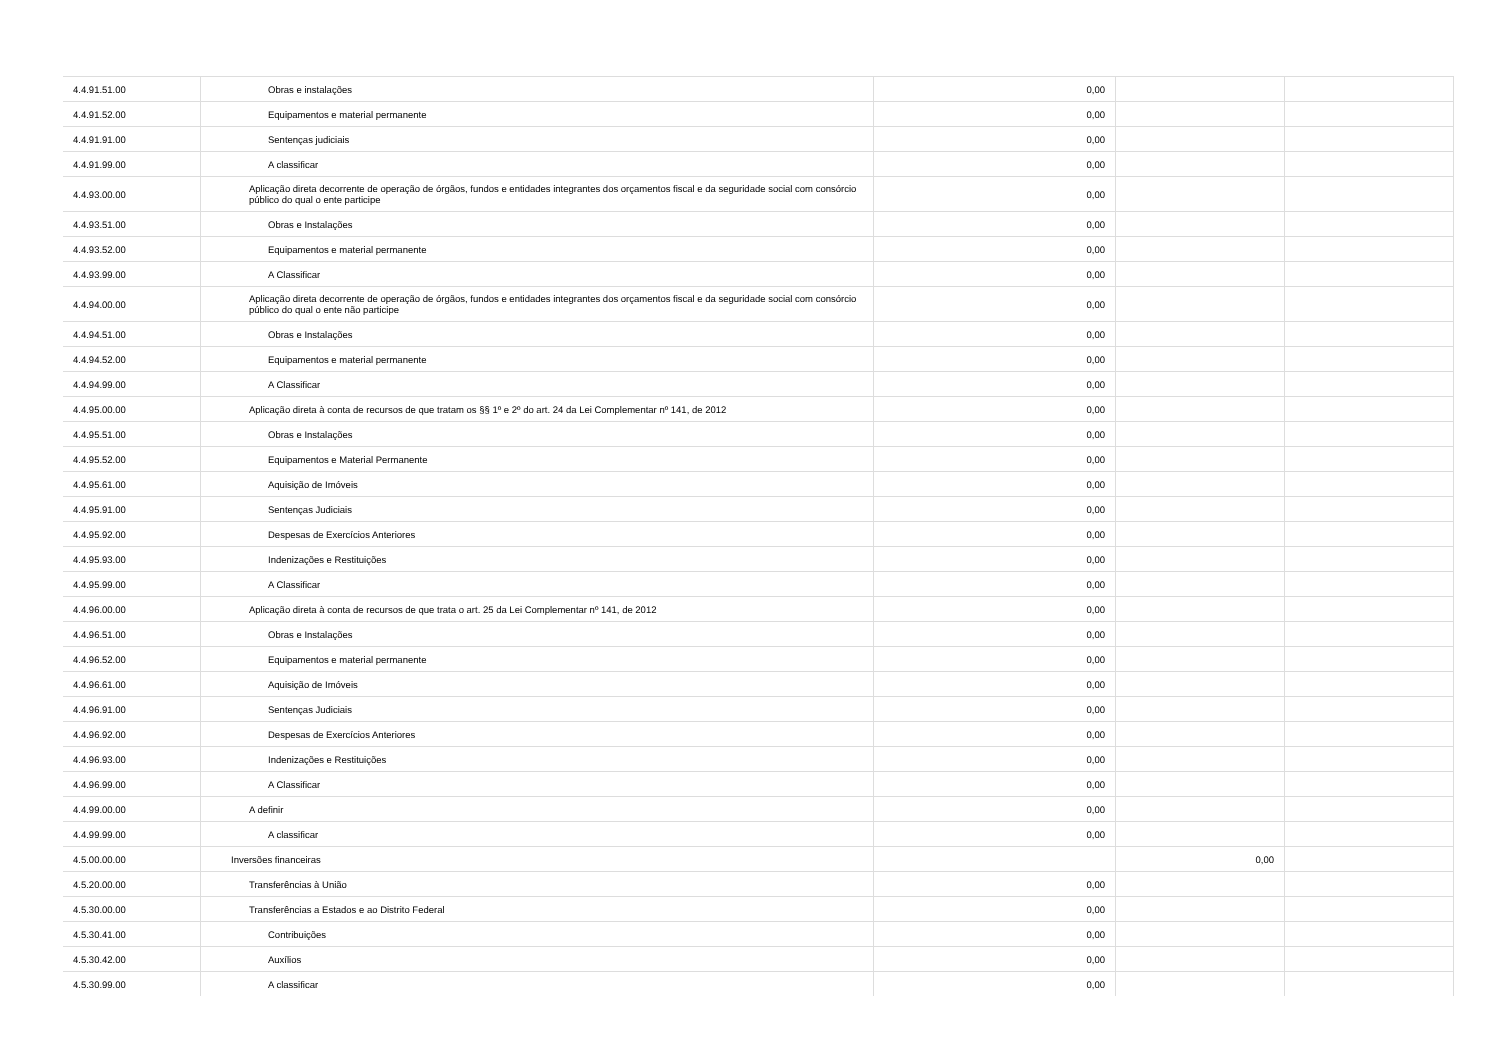| 4.4.91.51.00 | Obras e instalações | 0,00 | | |
| 4.4.91.52.00 | Equipamentos e material permanente | 0,00 | | |
| 4.4.91.91.00 | Sentenças judiciais | 0,00 | | |
| 4.4.91.99.00 | A classificar | 0,00 | | |
| 4.4.93.00.00 | Aplicação direta decorrente de operação de órgãos, fundos e entidades integrantes dos orçamentos fiscal e da seguridade social com consórcio público do qual o ente participe | 0,00 | | |
| 4.4.93.51.00 | Obras e Instalações | 0,00 | | |
| 4.4.93.52.00 | Equipamentos e material permanente | 0,00 | | |
| 4.4.93.99.00 | A Classificar | 0,00 | | |
| 4.4.94.00.00 | Aplicação direta decorrente de operação de órgãos, fundos e entidades integrantes dos orçamentos fiscal e da seguridade social com consórcio público do qual o ente não participe | 0,00 | | |
| 4.4.94.51.00 | Obras e Instalações | 0,00 | | |
| 4.4.94.52.00 | Equipamentos e material permanente | 0,00 | | |
| 4.4.94.99.00 | A Classificar | 0,00 | | |
| 4.4.95.00.00 | Aplicação direta à conta de recursos de que tratam os §§ 1º e 2º do art. 24 da Lei Complementar nº 141, de 2012 | 0,00 | | |
| 4.4.95.51.00 | Obras e Instalações | 0,00 | | |
| 4.4.95.52.00 | Equipamentos e Material Permanente | 0,00 | | |
| 4.4.95.61.00 | Aquisição de Imóveis | 0,00 | | |
| 4.4.95.91.00 | Sentenças Judiciais | 0,00 | | |
| 4.4.95.92.00 | Despesas de Exercícios Anteriores | 0,00 | | |
| 4.4.95.93.00 | Indenizações e Restituições | 0,00 | | |
| 4.4.95.99.00 | A Classificar | 0,00 | | |
| 4.4.96.00.00 | Aplicação direta à conta de recursos de que trata o art. 25 da Lei Complementar nº 141, de 2012 | 0,00 | | |
| 4.4.96.51.00 | Obras e Instalações | 0,00 | | |
| 4.4.96.52.00 | Equipamentos e material permanente | 0,00 | | |
| 4.4.96.61.00 | Aquisição de Imóveis | 0,00 | | |
| 4.4.96.91.00 | Sentenças Judiciais | 0,00 | | |
| 4.4.96.92.00 | Despesas de Exercícios Anteriores | 0,00 | | |
| 4.4.96.93.00 | Indenizações e Restituições | 0,00 | | |
| 4.4.96.99.00 | A Classificar | 0,00 | | |
| 4.4.99.00.00 | A definir | 0,00 | | |
| 4.4.99.99.00 | A classificar | 0,00 | | |
| 4.5.00.00.00 | Inversões financeiras | | 0,00 | |
| 4.5.20.00.00 | Transferências à União | 0,00 | | |
| 4.5.30.00.00 | Transferências a Estados e ao Distrito Federal | 0,00 | | |
| 4.5.30.41.00 | Contribuições | 0,00 | | |
| 4.5.30.42.00 | Auxílios | 0,00 | | |
| 4.5.30.99.00 | A classificar | 0,00 | | |